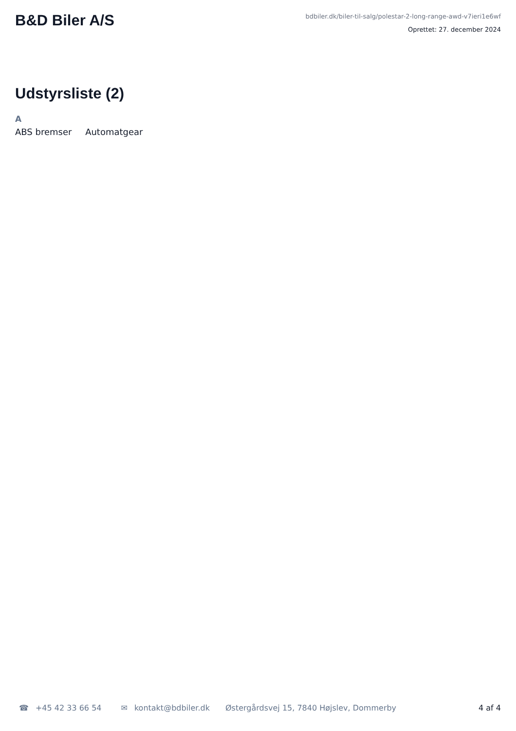B&D Biler A/S
bdbiler.dk/biler-til-salg/polestar-2-long-range-awd-v7ieri1e6wf
Oprettet: 27. december 2024
Udstyrsliste (2)
A
ABS bremser Automatgear
☎ +45 42 33 66 54 ✉ kontakt@bdbiler.dk Østergårdsvej 15, 7840 Højslev, Dommerby 4 af 4